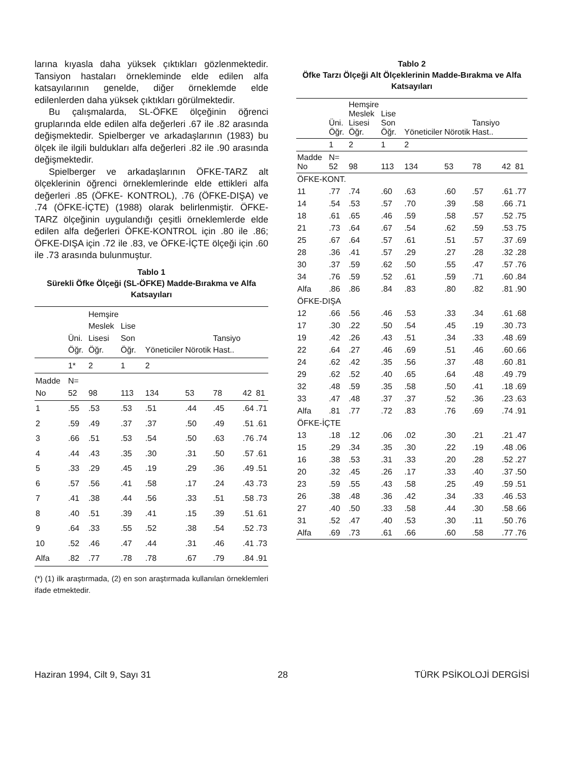larına kıyasla daha yüksek çıktıkları gözlenmektedir. Tansiyon hastaları örnekleminde elde edilen alfa katsayılarının genelde, diğer örneklemde elde edilenlerden daha yüksek çıktıkları görülmektedir.
Bu çalışmalarda, SL-ÖFKE ölçeğinin öğrenci gruplarında elde edilen alfa değerleri .67 ile .82 arasında değişmektedir. Spielberger ve arkadaşlarının (1983) bu ölçek ile ilgili buldukları alfa değerleri .82 ile .90 arasında değişmektedir.
Spielberger ve arkadaşlarının ÖFKE-TARZ alt ölçeklerinin öğrenci örneklemlerinde elde ettikleri alfa değerleri .85 (ÖFKE- KONTROL), .76 (ÖFKE-DIŞA) ve .74 (ÖFKE-İÇTE) (1988) olarak belirlenmiştir. ÖFKE-TARZ ölçeğinin uygulandığı çeşitli örneklemlerde elde edilen alfa değerleri ÖFKE-KONTROL için .80 ile .86; ÖFKE-DIŞA için .72 ile .83, ve ÖFKE-İÇTE ölçeği için .60 ile .73 arasında bulunmuştur.
Tablo 1
Sürekli Öfke Ölçeği (SL-ÖFKE) Madde-Bırakma ve Alfa Katsayıları
| | Üni. Öğr. | Hemşire Meslek Lisesi Öğr. | Lise Son Öğr. | Yöneticiler | Nörotik | Tansiyo Hast.. | | |
| --- | --- | --- | --- | --- | --- | --- | --- | --- |
| | 1* | 2 | 1 | 2 | | | | |
| Madde No | N= 52 | 98 | 113 | 134 | 53 | 78 | 42 | 81 |
| 1 | .55 | .53 | .53 | .51 | .44 | .45 | .64 | .71 |
| 2 | .59 | .49 | .37 | .37 | .50 | .49 | .51 | .61 |
| 3 | .66 | .51 | .53 | .54 | .50 | .63 | .76 | .74 |
| 4 | .44 | .43 | .35 | .30 | .31 | .50 | .57 | .61 |
| 5 | .33 | .29 | .45 | .19 | .29 | .36 | .49 | .51 |
| 6 | .57 | .56 | .41 | .58 | .17 | .24 | .43 | .73 |
| 7 | .41 | .38 | .44 | .56 | .33 | .51 | .58 | .73 |
| 8 | .40 | .51 | .39 | .41 | .15 | .39 | .51 | .61 |
| 9 | .64 | .33 | .55 | .52 | .38 | .54 | .52 | .73 |
| 10 | .52 | .46 | .47 | .44 | .31 | .46 | .41 | .73 |
| Alfa | .82 | .77 | .78 | .78 | .67 | .79 | .84 | .91 |
(*) (1) ilk araştırmada, (2) en son araştırmada kullanılan örneklemleri ifade etmektedir.
Tablo 2
Öfke Tarzı Ölçeği Alt Ölçeklerinin Madde-Bırakma ve Alfa Katsayıları
| | Üni. Öğr. | Hemşire Meslek Lisesi Öğr. | Lise Son Öğr. | Yöneticiler | Nörotik | Tansiyo Hast.. | | |
| --- | --- | --- | --- | --- | --- | --- | --- | --- |
| | 1 | 2 | 1 | 2 | | | | |
| Madde No | N= 52 | 98 | 113 | 134 | 53 | 78 | 42 | 81 |
| ÖFKE-KONT. | | | | | | | | |
| 11 | .77 | .74 | .60 | .63 | .60 | .57 | .61 | .77 |
| 14 | .54 | .53 | .57 | .70 | .39 | .58 | .66 | .71 |
| 18 | .61 | .65 | .46 | .59 | .58 | .57 | .52 | .75 |
| 21 | .73 | .64 | .67 | .54 | .62 | .59 | .53 | .75 |
| 25 | .67 | .64 | .57 | .61 | .51 | .57 | .37 | .69 |
| 28 | .36 | .41 | .57 | .29 | .27 | .28 | .32 | .28 |
| 30 | .37 | .59 | .62 | .50 | .55 | .47 | .57 | .76 |
| 34 | .76 | .59 | .52 | .61 | .59 | .71 | .60 | .84 |
| Alfa | .86 | .86 | .84 | .83 | .80 | .82 | .81 | .90 |
| ÖFKE-DIŞA | | | | | | | | |
| 12 | .66 | .56 | .46 | .53 | .33 | .34 | .61 | .68 |
| 17 | .30 | .22 | .50 | .54 | .45 | .19 | .30 | .73 |
| 19 | .42 | .26 | .43 | .51 | .34 | .33 | .48 | .69 |
| 22 | .64 | .27 | .46 | .69 | .51 | .46 | .60 | .66 |
| 24 | .62 | .42 | .35 | .56 | .37 | .48 | .60 | .81 |
| 29 | .62 | .52 | .40 | .65 | .64 | .48 | .49 | .79 |
| 32 | .48 | .59 | .35 | .58 | .50 | .41 | .18 | .69 |
| 33 | .47 | .48 | .37 | .37 | .52 | .36 | .23 | .63 |
| Alfa | .81 | .77 | .72 | .83 | .76 | .69 | .74 | .91 |
| ÖFKE-İÇTE | | | | | | | | |
| 13 | .18 | .12 | .06 | .02 | .30 | .21 | .21 | .47 |
| 15 | .29 | .34 | .35 | .30 | .22 | .19 | .48 | .06 |
| 16 | .38 | .53 | .31 | .33 | .20 | .28 | .52 | .27 |
| 20 | .32 | .45 | .26 | .17 | .33 | .40 | .37 | .50 |
| 23 | .59 | .55 | .43 | .58 | .25 | .49 | .59 | .51 |
| 26 | .38 | .48 | .36 | .42 | .34 | .33 | .46 | .53 |
| 27 | .40 | .50 | .33 | .58 | .44 | .30 | .58 | .66 |
| 31 | .52 | .47 | .40 | .53 | .30 | .11 | .50 | .76 |
| Alfa | .69 | .73 | .61 | .66 | .60 | .58 | .77 | .76 |
Haziran 1994, Cilt 9, Sayı 31 28 TÜRK PSİKOLOJİ DERGİSİ